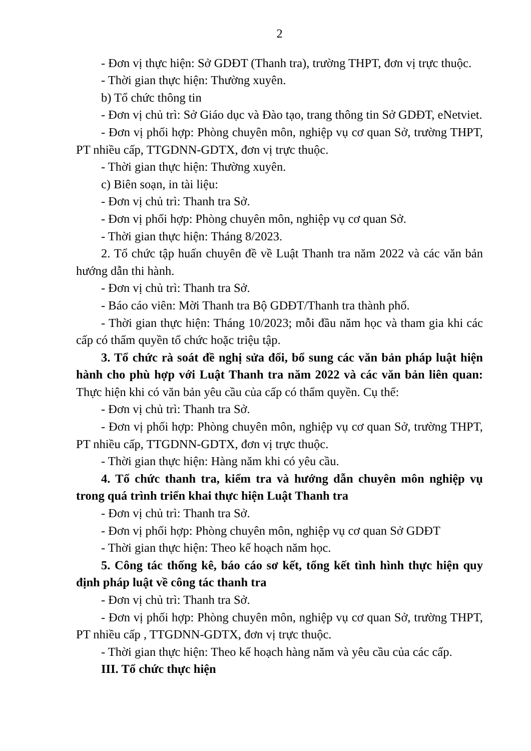2
- Đơn vị thực hiện: Sở GDĐT (Thanh tra), trường THPT, đơn vị trực thuộc.
- Thời gian thực hiện: Thường xuyên.
b) Tổ chức thông tin
- Đơn vị chủ trì: Sở Giáo dục và Đào tạo, trang thông tin Sở GDĐT, eNetviet.
- Đơn vị phối hợp: Phòng chuyên môn, nghiệp vụ cơ quan Sở, trường THPT, PT nhiều cấp, TTGDNN-GDTX, đơn vị trực thuộc.
- Thời gian thực hiện: Thường xuyên.
c) Biên soạn, in tài liệu:
- Đơn vị chủ trì: Thanh tra Sở.
- Đơn vị phối hợp: Phòng chuyên môn, nghiệp vụ cơ quan Sở.
- Thời gian thực hiện: Tháng 8/2023.
2. Tổ chức tập huấn chuyên đề về Luật Thanh tra năm 2022 và các văn bản hướng dẫn thi hành.
- Đơn vị chủ trì: Thanh tra Sở.
- Báo cáo viên: Mời Thanh tra Bộ GDĐT/Thanh tra thành phố.
- Thời gian thực hiện: Tháng 10/2023; mỗi đầu năm học và tham gia khi các cấp có thẩm quyền tổ chức hoặc triệu tập.
3. Tổ chức rà soát đề nghị sửa đổi, bổ sung các văn bản pháp luật hiện hành cho phù hợp với Luật Thanh tra năm 2022 và các văn bản liên quan: Thực hiện khi có văn bản yêu cầu của cấp có thẩm quyền. Cụ thể:
- Đơn vị chủ trì: Thanh tra Sở.
- Đơn vị phối hợp: Phòng chuyên môn, nghiệp vụ cơ quan Sở, trường THPT, PT nhiều cấp, TTGDNN-GDTX, đơn vị trực thuộc.
- Thời gian thực hiện: Hàng năm khi có yêu cầu.
4. Tổ chức thanh tra, kiểm tra và hướng dẫn chuyên môn nghiệp vụ trong quá trình triển khai thực hiện Luật Thanh tra
- Đơn vị chủ trì: Thanh tra Sở.
- Đơn vị phối hợp: Phòng chuyên môn, nghiệp vụ cơ quan Sở GDĐT
- Thời gian thực hiện: Theo kế hoạch năm học.
5. Công tác thống kê, báo cáo sơ kết, tổng kết tình hình thực hiện quy định pháp luật về công tác thanh tra
- Đơn vị chủ trì: Thanh tra Sở.
- Đơn vị phối hợp: Phòng chuyên môn, nghiệp vụ cơ quan Sở, trường THPT, PT nhiều cấp , TTGDNN-GDTX, đơn vị trực thuộc.
- Thời gian thực hiện: Theo kế hoạch hàng năm và yêu cầu của các cấp.
III. Tổ chức thực hiện